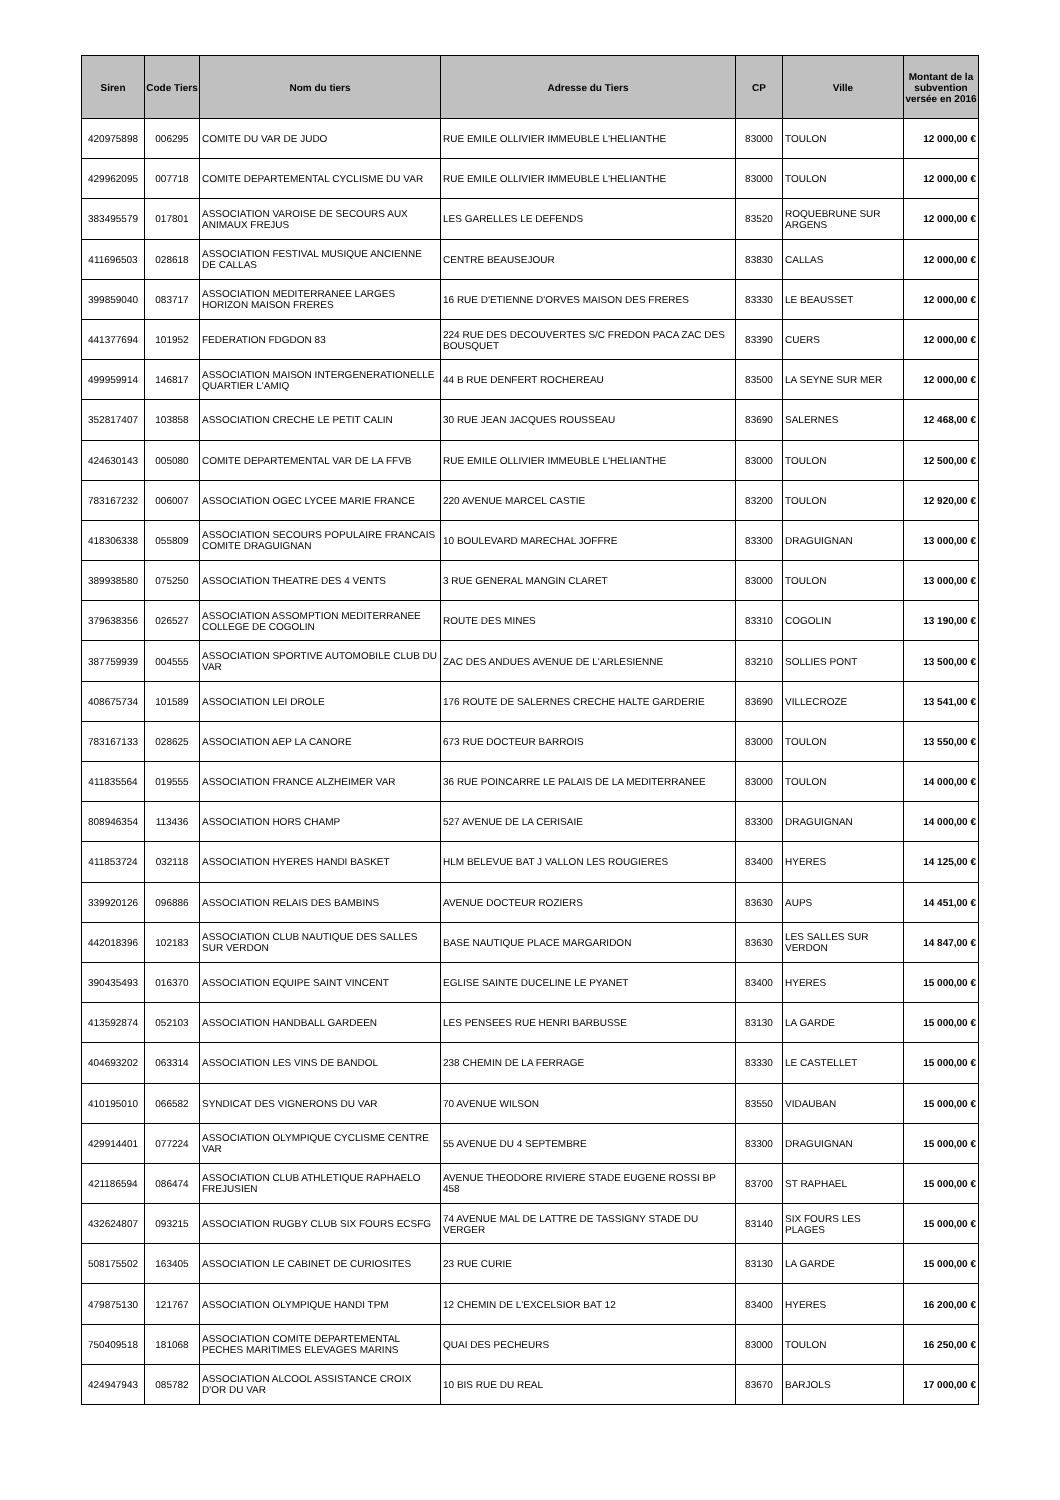| Siren | Code Tiers | Nom du tiers | Adresse du Tiers | CP | Ville | Montant de la subvention versée en 2016 |
| --- | --- | --- | --- | --- | --- | --- |
| 420975898 | 006295 | COMITE DU VAR DE JUDO | RUE EMILE OLLIVIER IMMEUBLE L'HELIANTHE | 83000 | TOULON | 12 000,00 € |
| 429962095 | 007718 | COMITE DEPARTEMENTAL CYCLISME DU VAR | RUE EMILE OLLIVIER IMMEUBLE L'HELIANTHE | 83000 | TOULON | 12 000,00 € |
| 383495579 | 017801 | ASSOCIATION VAROISE DE SECOURS AUX ANIMAUX FREJUS | LES GARELLES LE DEFENDS | 83520 | ROQUEBRUNE SUR ARGENS | 12 000,00 € |
| 411696503 | 028618 | ASSOCIATION FESTIVAL MUSIQUE ANCIENNE DE CALLAS | CENTRE BEAUSEJOUR | 83830 | CALLAS | 12 000,00 € |
| 399859040 | 083717 | ASSOCIATION MEDITERRANEE LARGES HORIZON MAISON FRERES | 16 RUE D'ETIENNE D'ORVES MAISON DES FRERES | 83330 | LE BEAUSSET | 12 000,00 € |
| 441377694 | 101952 | FEDERATION FDGDON 83 | 224 RUE DES DECOUVERTES S/C FREDON PACA ZAC DES BOUSQUET | 83390 | CUERS | 12 000,00 € |
| 499959914 | 146817 | ASSOCIATION MAISON INTERGENERATIONELLE QUARTIER L'AMIQ | 44 B RUE DENFERT ROCHEREAU | 83500 | LA SEYNE SUR MER | 12 000,00 € |
| 352817407 | 103858 | ASSOCIATION CRECHE LE PETIT CALIN | 30 RUE JEAN JACQUES ROUSSEAU | 83690 | SALERNES | 12 468,00 € |
| 424630143 | 005080 | COMITE DEPARTEMENTAL VAR DE LA FFVB | RUE EMILE OLLIVIER IMMEUBLE L'HELIANTHE | 83000 | TOULON | 12 500,00 € |
| 783167232 | 006007 | ASSOCIATION OGEC LYCEE MARIE FRANCE | 220 AVENUE MARCEL CASTIE | 83200 | TOULON | 12 920,00 € |
| 418306338 | 055809 | ASSOCIATION SECOURS POPULAIRE FRANCAIS COMITE DRAGUIGNAN | 10 BOULEVARD MARECHAL JOFFRE | 83300 | DRAGUIGNAN | 13 000,00 € |
| 389938580 | 075250 | ASSOCIATION THEATRE DES 4 VENTS | 3 RUE GENERAL MANGIN CLARET | 83000 | TOULON | 13 000,00 € |
| 379638356 | 026527 | ASSOCIATION ASSOMPTION MEDITERRANEE COLLEGE DE COGOLIN | ROUTE DES MINES | 83310 | COGOLIN | 13 190,00 € |
| 387759939 | 004555 | ASSOCIATION SPORTIVE AUTOMOBILE CLUB DU VAR | ZAC DES ANDUES AVENUE DE L'ARLESIENNE | 83210 | SOLLIES PONT | 13 500,00 € |
| 408675734 | 101589 | ASSOCIATION LEI DROLE | 176 ROUTE DE SALERNES CRECHE HALTE GARDERIE | 83690 | VILLECROZE | 13 541,00 € |
| 783167133 | 028625 | ASSOCIATION AEP LA CANORE | 673 RUE DOCTEUR BARROIS | 83000 | TOULON | 13 550,00 € |
| 411835564 | 019555 | ASSOCIATION FRANCE ALZHEIMER VAR | 36 RUE POINCARRE LE PALAIS DE LA MEDITERRANEE | 83000 | TOULON | 14 000,00 € |
| 808946354 | 113436 | ASSOCIATION HORS CHAMP | 527 AVENUE DE LA CERISAIE | 83300 | DRAGUIGNAN | 14 000,00 € |
| 411853724 | 032118 | ASSOCIATION HYERES HANDI BASKET | HLM BELEVUE BAT J VALLON LES ROUGIERES | 83400 | HYERES | 14 125,00 € |
| 339920126 | 096886 | ASSOCIATION RELAIS DES BAMBINS | AVENUE DOCTEUR ROZIERS | 83630 | AUPS | 14 451,00 € |
| 442018396 | 102183 | ASSOCIATION CLUB NAUTIQUE DES SALLES SUR VERDON | BASE NAUTIQUE PLACE MARGARIDON | 83630 | LES SALLES SUR VERDON | 14 847,00 € |
| 390435493 | 016370 | ASSOCIATION EQUIPE SAINT VINCENT | EGLISE SAINTE DUCELINE LE PYANET | 83400 | HYERES | 15 000,00 € |
| 413592874 | 052103 | ASSOCIATION HANDBALL GARDEEN | LES PENSEES RUE HENRI BARBUSSE | 83130 | LA GARDE | 15 000,00 € |
| 404693202 | 063314 | ASSOCIATION LES VINS DE BANDOL | 238 CHEMIN DE LA FERRAGE | 83330 | LE CASTELLET | 15 000,00 € |
| 410195010 | 066582 | SYNDICAT DES VIGNERONS DU VAR | 70 AVENUE WILSON | 83550 | VIDAUBAN | 15 000,00 € |
| 429914401 | 077224 | ASSOCIATION OLYMPIQUE CYCLISME CENTRE VAR | 55 AVENUE DU 4 SEPTEMBRE | 83300 | DRAGUIGNAN | 15 000,00 € |
| 421186594 | 086474 | ASSOCIATION CLUB ATHLETIQUE RAPHAELO FREJUSIEN | AVENUE THEODORE RIVIERE STADE EUGENE ROSSI BP 458 | 83700 | ST RAPHAEL | 15 000,00 € |
| 432624807 | 093215 | ASSOCIATION RUGBY CLUB SIX FOURS ECSFG | 74 AVENUE MAL DE LATTRE DE TASSIGNY STADE DU VERGER | 83140 | SIX FOURS LES PLAGES | 15 000,00 € |
| 508175502 | 163405 | ASSOCIATION LE CABINET DE CURIOSITES | 23 RUE CURIE | 83130 | LA GARDE | 15 000,00 € |
| 479875130 | 121767 | ASSOCIATION OLYMPIQUE HANDI TPM | 12 CHEMIN DE L'EXCELSIOR BAT 12 | 83400 | HYERES | 16 200,00 € |
| 750409518 | 181068 | ASSOCIATION COMITE DEPARTEMENTAL PECHES MARITIMES ELEVAGES MARINS | QUAI DES PECHEURS | 83000 | TOULON | 16 250,00 € |
| 424947943 | 085782 | ASSOCIATION ALCOOL ASSISTANCE CROIX D'OR DU VAR | 10 BIS RUE DU REAL | 83670 | BARJOLS | 17 000,00 € |